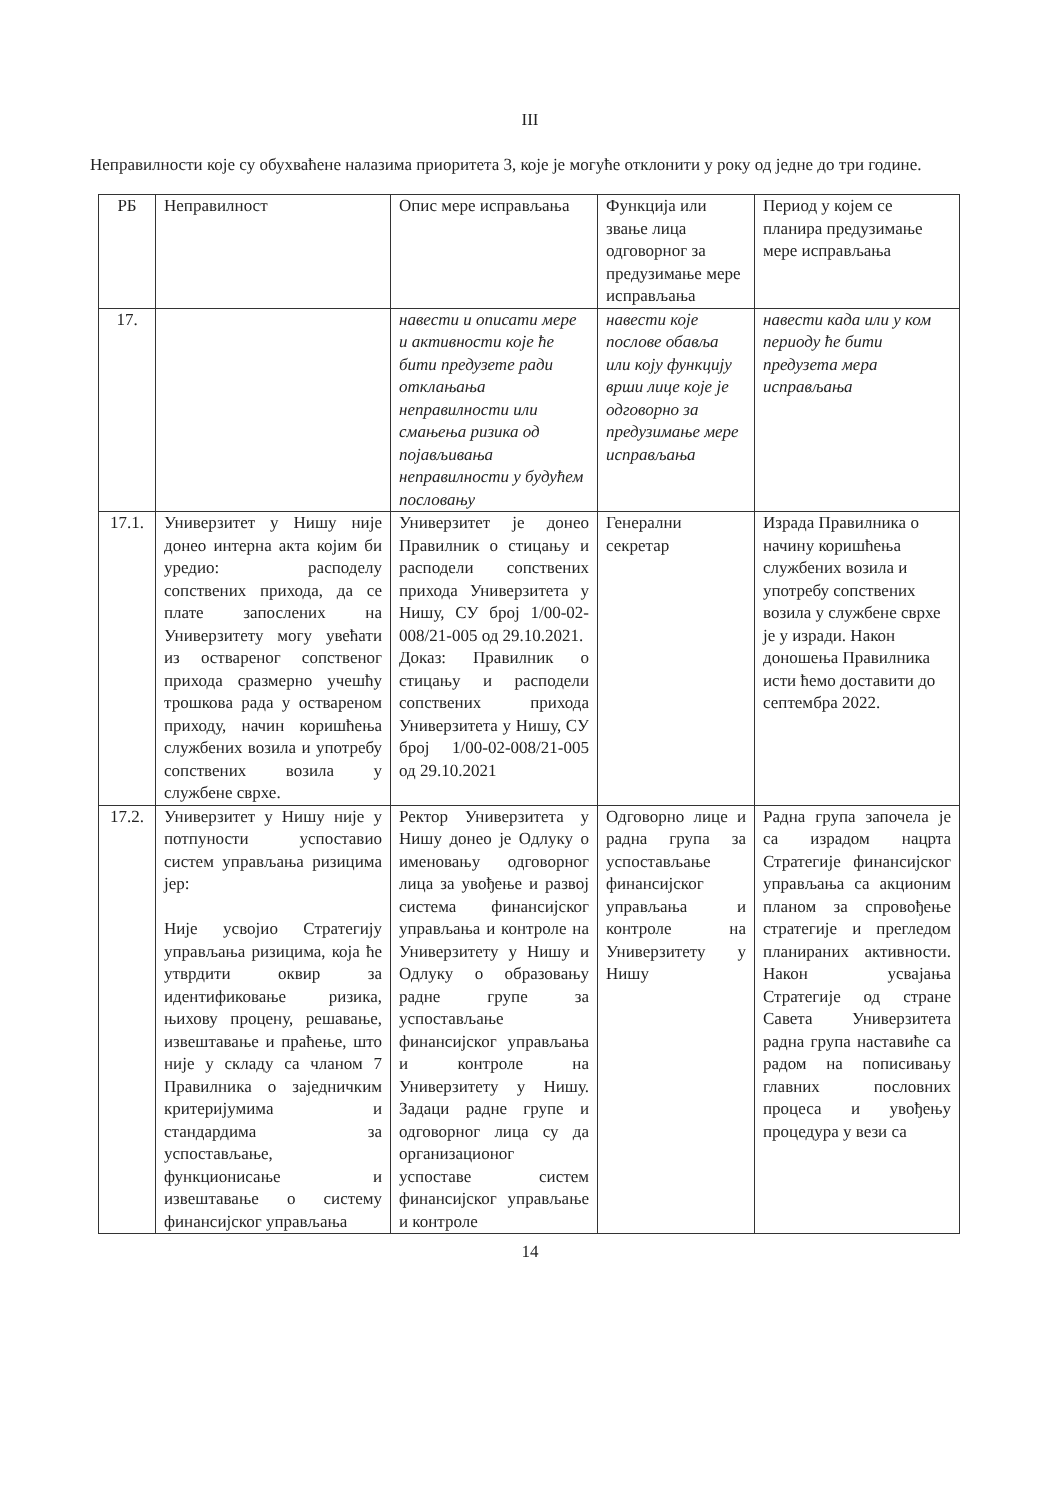III
Неправилности које су обухваћене налазима приоритета 3, које је могуће отклонити у року од једне до три године.
| РБ | Неправилност | Опис мере исправљања | Функција или звање лица одговорног за предузимање мере исправљања | Период у којем се планира предузимање мере исправљања |
| 17. | | навести и описати мере и активности које ће бити предузете ради отклањања неправилности или смањења ризика од појављивања неправилности у будућем пословању | навести које послове обавља или коју функцију врши лице које је одговорно за предузимање мере исправљања | навести када или у ком периоду ће бити предузета мера исправљања |
| 17.1. | Универзитет у Нишу није донео интерна акта којим би уредио: расподелу сопствених прихода, да се плате запослених на Универзитету могу увећати из оствареног сопственог прихода сразмерно учешћу трошкова рада у оствареном приходу, начин коришћења службених возила и употребу сопствених возила у службене сврхе. | Универзитет је донео Правилник о стицању и расподели сопствених прихода Универзитета у Нишу, СУ број 1/00-02-008/21-005 од 29.10.2021. Доказ: Правилник о стицању и расподели сопствених прихода Универзитета у Нишу, СУ број 1/00-02-008/21-005 од 29.10.2021 | Генерални секретар | Израда Правилника о начину коришћења службених возила и употребу сопствених возила у службене сврхе је у изради. Након доношења Правилника исти ћемо доставити до септембра 2022. |
| 17.2. | Универзитет у Нишу није у потпуности успоставио систем управљања ризицима јер: Није усвојио Стратегију управљања ризицима, која ће утврдити оквир за идентификовање ризика, њихову процену, решавање, извештавање и праћење, што није у складу са чланом 7 Правилника о заједничким критеријумима и стандардима за успостављање, функционисање и извештавање о систему финансијског управљања | Ректор Универзитета у Нишу донео је Одлуку о именовању одговорног лица за увођење и развој система финансијског управљања и контроле на Универзитету у Нишу и Одлуку о образовању радне групе за успостављање финансијског управљања и контроле на Универзитету у Нишу. Задаци радне групе и одговорног лица су да организационог успоставе систем финансијског управљање и контроле | Одговорно лице и радна група за успостављање финансијског управљања и контроле на Универзитету у Нишу | Радна група започела је са израдом нацрта Стратегије финансијског управљања са акционим планом за спровођење стратегије и прегледом планираних активности. Након усвајања Стратегије од стране Савета Универзитета радна група наставиће са радом на пописивању главних пословних процеса и увођењу процедура у вези са |
14